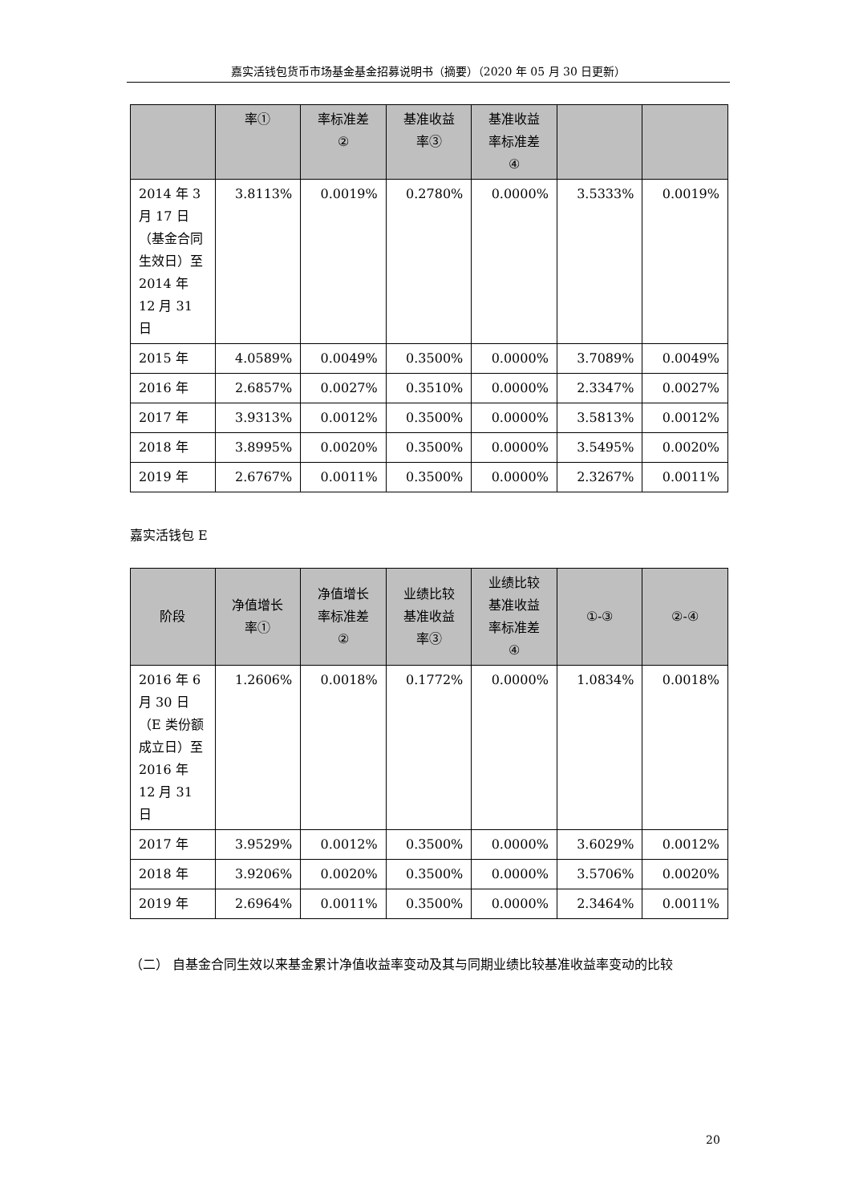嘉实活钱包货币市场基金基金招募说明书（摘要）（2020 年 05 月 30 日更新）
| | 率① | 率标准差 ② | 基准收益 率③ | 基准收益 率标准差 ④ | | |
| --- | --- | --- | --- | --- | --- | --- |
| 2014 年 3 月 17 日（基金合同生效日）至 2014 年 12 月 31 日 | 3.8113% | 0.0019% | 0.2780% | 0.0000% | 3.5333% | 0.0019% |
| 2015 年 | 4.0589% | 0.0049% | 0.3500% | 0.0000% | 3.7089% | 0.0049% |
| 2016 年 | 2.6857% | 0.0027% | 0.3510% | 0.0000% | 2.3347% | 0.0027% |
| 2017 年 | 3.9313% | 0.0012% | 0.3500% | 0.0000% | 3.5813% | 0.0012% |
| 2018 年 | 3.8995% | 0.0020% | 0.3500% | 0.0000% | 3.5495% | 0.0020% |
| 2019 年 | 2.6767% | 0.0011% | 0.3500% | 0.0000% | 2.3267% | 0.0011% |
嘉实活钱包 E
| 阶段 | 净值增长 率① | 净值增长 率标准差 ② | 业绩比较 基准收益 率③ | 业绩比较 基准收益 率标准差 ④ | ①-③ | ②-④ |
| --- | --- | --- | --- | --- | --- | --- |
| 2016 年 6 月 30 日（E 类份额成立日）至 2016 年 12 月 31 日 | 1.2606% | 0.0018% | 0.1772% | 0.0000% | 1.0834% | 0.0018% |
| 2017 年 | 3.9529% | 0.0012% | 0.3500% | 0.0000% | 3.6029% | 0.0012% |
| 2018 年 | 3.9206% | 0.0020% | 0.3500% | 0.0000% | 3.5706% | 0.0020% |
| 2019 年 | 2.6964% | 0.0011% | 0.3500% | 0.0000% | 2.3464% | 0.0011% |
（二） 自基金合同生效以来基金累计净值收益率变动及其与同期业绩比较基准收益率变动的比较
20